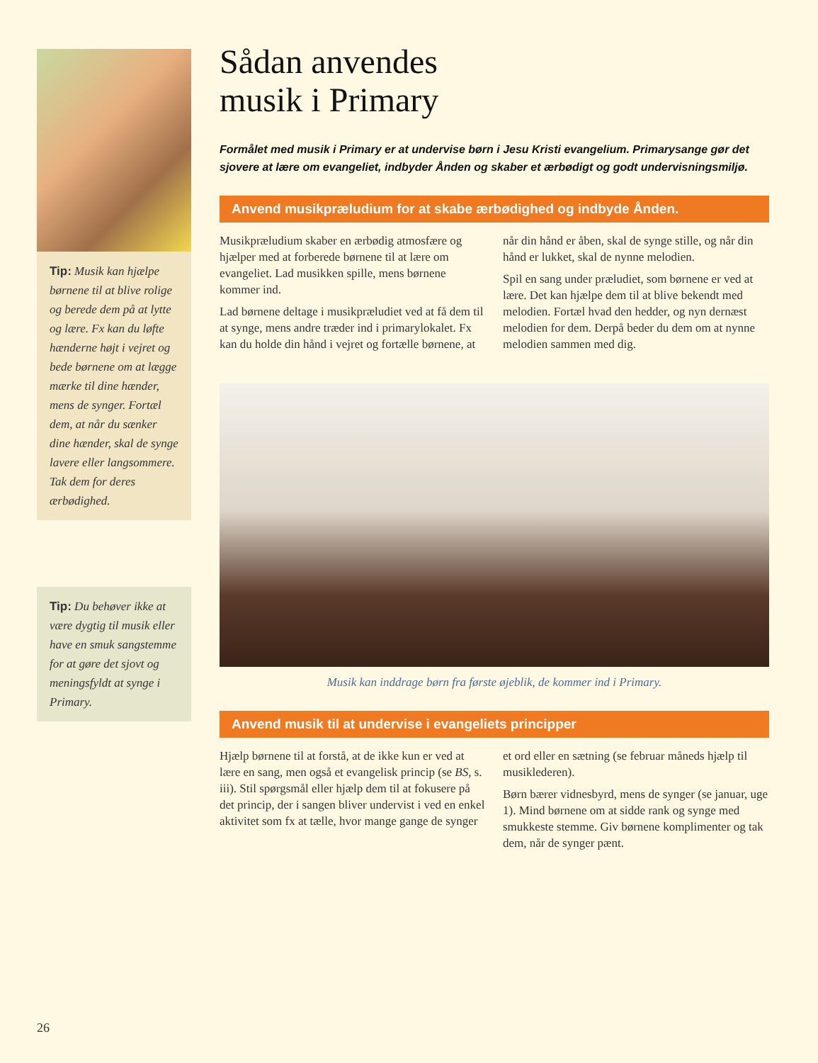Tip: Musik kan hjælpe børnene til at blive rolige og berede dem på at lytte og lære. Fx kan du løfte hænderne højt i vejret og bede børnene om at lægge mærke til dine hænder, mens de synger. Fortæl dem, at når du sænker dine hænder, skal de synge lavere eller langsommere. Tak dem for deres ærbødighed.
Tip: Du behøver ikke at være dygtig til musik eller have en smuk sangstemme for at gøre det sjovt og meningsfyldt at synge i Primary.
Sådan anvendes
musik i Primary
Formålet med musik i Primary er at undervise børn i Jesu Kristi evangelium. Primarysange gør det sjovere at lære om evangeliet, indbyder Ånden og skaber et ærbødigt og godt undervisningsmiljø.
Anvend musikpræludium for at skabe ærbødighed og indbyde Ånden.
Musikpræludium skaber en ærbødig atmosfære og hjælper med at forberede børnene til at lære om evangeliet. Lad musikken spille, mens børnene kommer ind.
Lad børnene deltage i musikpræludiet ved at få dem til at synge, mens andre træder ind i primarylokalet. Fx kan du holde din hånd i vejret og fortælle børnene, at når din hånd er åben, skal de synge stille, og når din hånd er lukket, skal de nynne melodien.
Spil en sang under præludiet, som børnene er ved at lære. Det kan hjælpe dem til at blive bekendt med melodien. Fortæl hvad den hedder, og nyn dernæst melodien for dem. Derpå beder du dem om at nynne melodien sammen med dig.
Musik kan inddrage børn fra første øjeblik, de kommer ind i Primary.
Anvend musik til at undervise i evangeliets principper
Hjælp børnene til at forstå, at de ikke kun er ved at lære en sang, men også et evangelisk princip (se BS, s. iii). Stil spørgsmål eller hjælp dem til at fokusere på det princip, der i sangen bliver undervist i ved en enkel aktivitet som fx at tælle, hvor mange gange de synger et ord eller en sætning (se februar måneds hjælp til musiklederen).
Børn bærer vidnesbyrd, mens de synger (se januar, uge 1). Mind børnene om at sidde rank og synge med smukkeste stemme. Giv børnene komplimenter og tak dem, når de synger pænt.
26